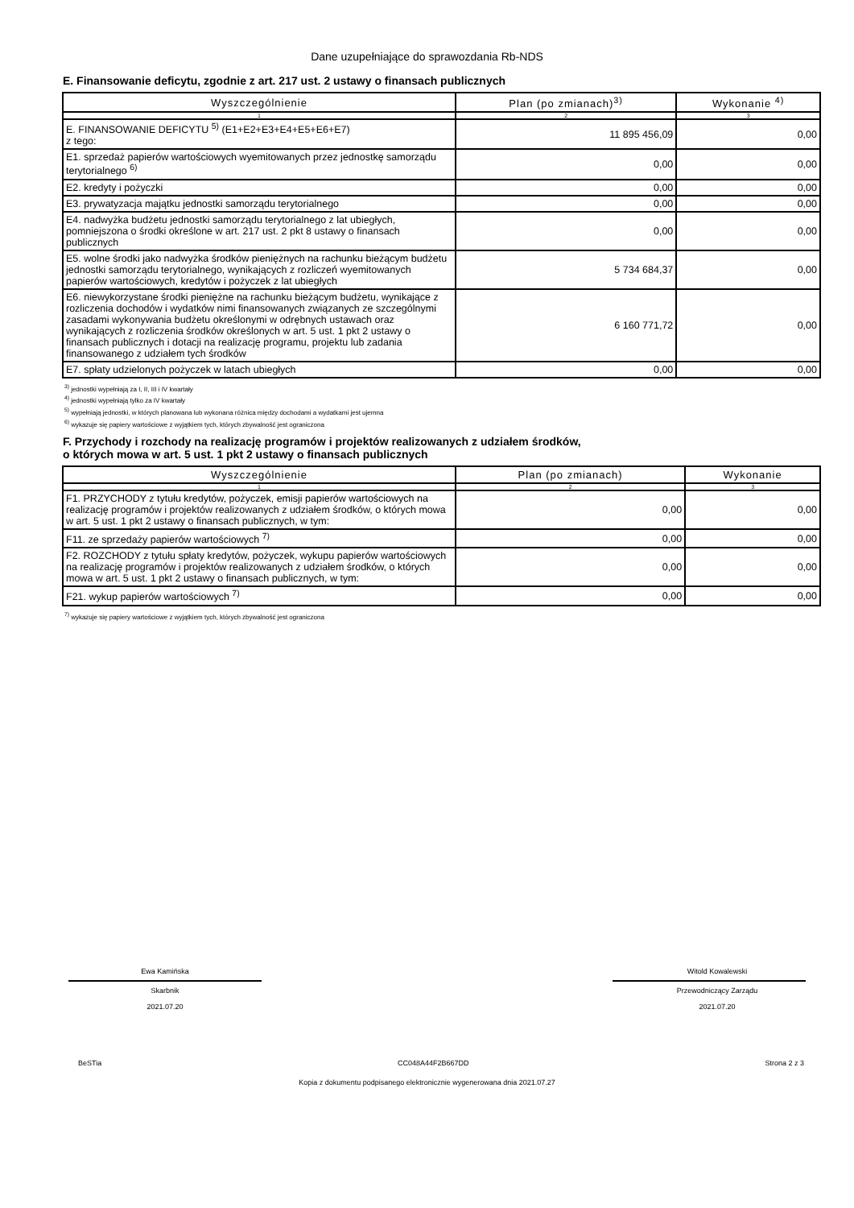Dane uzupełniające do sprawozdania Rb-NDS
E. Finansowanie deficytu, zgodnie z art. 217 ust. 2 ustawy o finansach publicznych
| Wyszczególnienie | Plan (po zmianach)<sup>3)</sup> | Wykonanie <sup>4)</sup> |
| --- | --- | --- |
| 1 | 2 | 3 |
| E. FINANSOWANIE DEFICYTU <sup>5)</sup> (E1+E2+E3+E4+E5+E6+E7) z tego: | 11 895 456,09 | 0,00 |
| E1. sprzedaż papierów wartościowych wyemitowanych przez jednostkę samorządu terytorialnego <sup>6)</sup> | 0,00 | 0,00 |
| E2. kredyty i pożyczki | 0,00 | 0,00 |
| E3. prywatyzacja majątku jednostki samorządu terytorialnego | 0,00 | 0,00 |
| E4. nadwyżka budżetu jednostki samorządu terytorialnego z lat ubiegłych, pomniejszona o środki określone w art. 217 ust. 2 pkt 8 ustawy o finansach publicznych | 0,00 | 0,00 |
| E5. wolne środki jako nadwyżka środków pieniężnych na rachunku bieżącym budżetu jednostki samorządu terytorialnego, wynikających z rozliczeń wyemitowanych papierów wartościowych, kredytów i pożyczek z lat ubiegłych | 5 734 684,37 | 0,00 |
| E6. niewykorzystane środki pieniężne na rachunku bieżącym budżetu, wynikające z rozliczenia dochodów i wydatków nimi finansowanych związanych ze szczególnymi zasadami wykonywania budżetu określonymi w odrębnych ustawach oraz wynikających z rozliczenia środków określonych w art. 5 ust. 1 pkt 2 ustawy o finansach publicznych i dotacji na realizację programu, projektu lub zadania finansowanego z udziałem tych środków | 6 160 771,72 | 0,00 |
| E7. spłaty udzielonych pożyczek w latach ubiegłych | 0,00 | 0,00 |
<sup>3)</sup> jednostki wypełniają za I, II, III i IV kwartały
<sup>4)</sup> jednostki wypełniają tylko za IV kwartały
<sup>5)</sup> wypełniają jednostki, w których planowana lub wykonana różnica między dochodami a wydatkami jest ujemna
<sup>6)</sup> wykazuje się papiery wartościowe z wyjątkiem tych, których zbywalność jest ograniczona
F. Przychody i rozchody na realizację programów i projektów realizowanych z udziałem środków,
o których mowa w art. 5 ust. 1 pkt 2 ustawy o finansach publicznych
| Wyszczególnienie | Plan (po zmianach) | Wykonanie |
| --- | --- | --- |
| 1 | 2 | 3 |
| F1. PRZYCHODY z tytułu kredytów, pożyczek, emisji papierów wartościowych na realizację programów i projektów realizowanych z udziałem środków, o których mowa w art. 5 ust. 1 pkt 2 ustawy o finansach publicznych, w tym: | 0,00 | 0,00 |
| F11. ze sprzedaży papierów wartościowych <sup>7)</sup> | 0,00 | 0,00 |
| F2. ROZCHODY z tytułu spłaty kredytów, pożyczek, wykupu papierów wartościowych na realizację programów i projektów realizowanych z udziałem środków, o których mowa w art. 5 ust. 1 pkt 2 ustawy o finansach publicznych, w tym: | 0,00 | 0,00 |
| F21. wykup papierów wartościowych <sup>7)</sup> | 0,00 | 0,00 |
<sup>7)</sup> wykazuje się papiery wartościowe z wyjątkiem tych, których zbywalność jest ograniczona
Ewa Kamińska
Skarbnik
2021.07.20
Witold Kowalewski
Przewodniczący Zarządu
2021.07.20
BeSTia CC048A44F2B667DD Strona 2 z 3
Kopia z dokumentu podpisanego elektronicznie wygenerowana dnia 2021.07.27